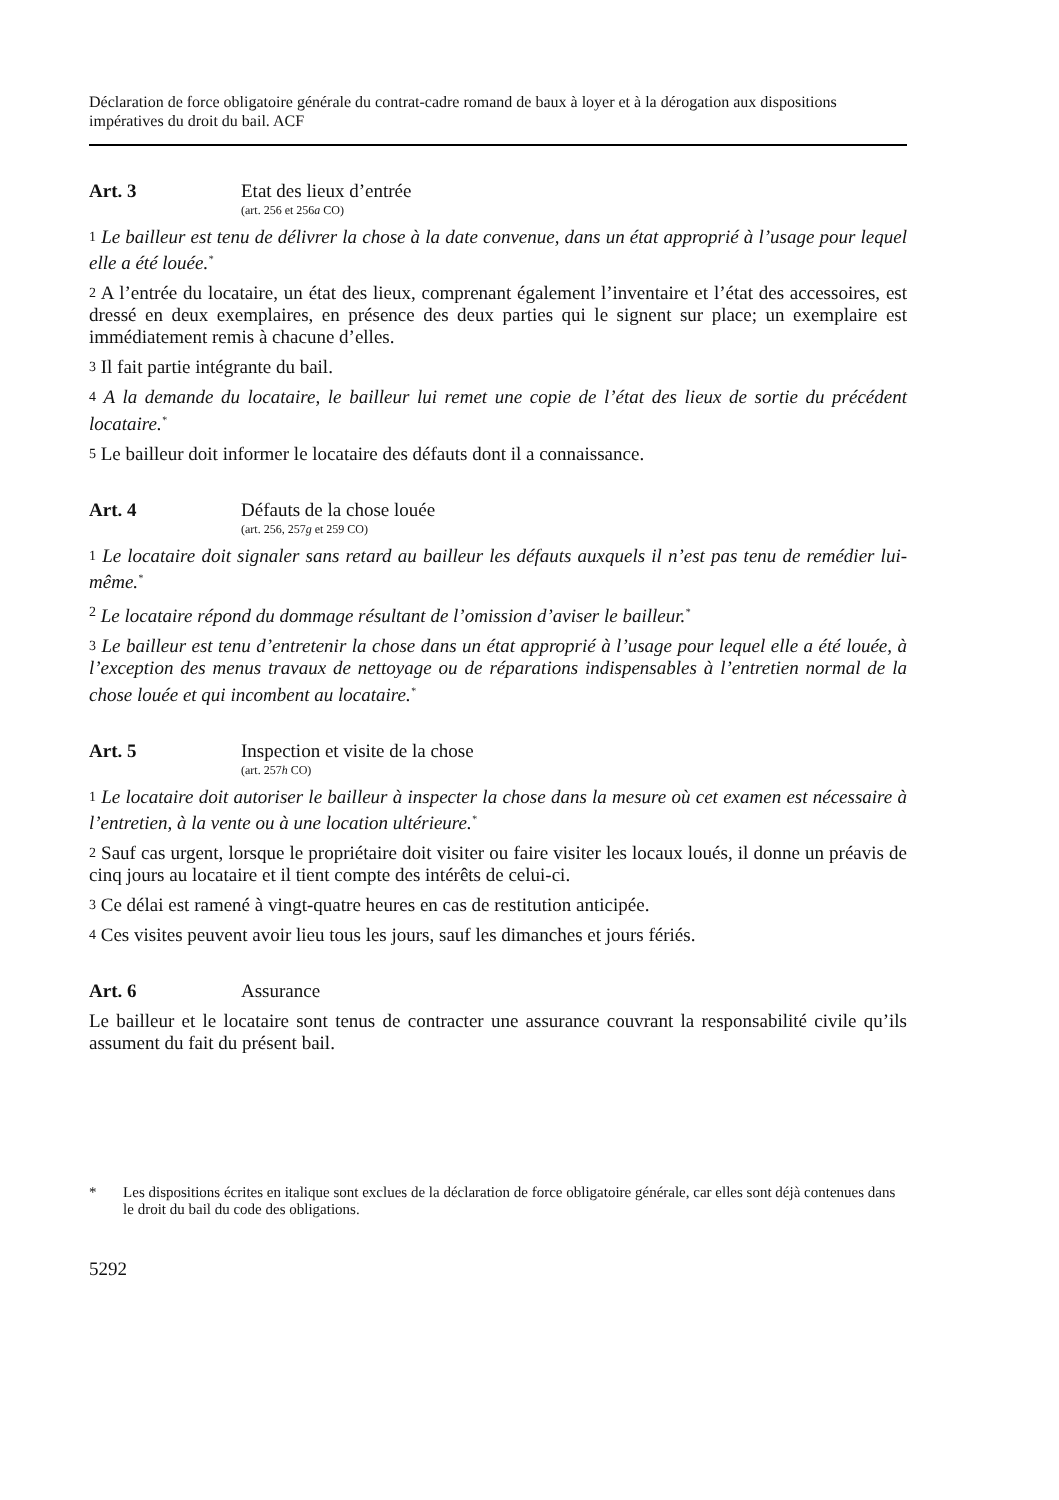Déclaration de force obligatoire générale du contrat-cadre romand de baux à loyer et à la dérogation aux dispositions impératives du droit du bail. ACF
Art. 3 Etat des lieux d’entrée
(art. 256 et 256a CO)
1 Le bailleur est tenu de délivrer la chose à la date convenue, dans un état approprié à l’usage pour lequel elle a été louée.<sup>*</sup>
2 A l’entrée du locataire, un état des lieux, comprenant également l’inventaire et l’état des accessoires, est dressé en deux exemplaires, en présence des deux parties qui le signent sur place; un exemplaire est immédiatement remis à chacune d’elles.
3 Il fait partie intégrante du bail.
4 A la demande du locataire, le bailleur lui remet une copie de l’état des lieux de sortie du précédent locataire.<sup>*</sup>
5 Le bailleur doit informer le locataire des défauts dont il a connaissance.
Art. 4 Défauts de la chose louée
(art. 256, 257g et 259 CO)
1 Le locataire doit signaler sans retard au bailleur les défauts auxquels il n’est pas tenu de remédier lui-même.<sup>*</sup>
2 Le locataire répond du dommage résultant de l’omission d’aviser le bailleur.<sup>*</sup>
3 Le bailleur est tenu d’entretenir la chose dans un état approprié à l’usage pour lequel elle a été louée, à l’exception des menus travaux de nettoyage ou de réparations indispensables à l’entretien normal de la chose louée et qui incombent au locataire.<sup>*</sup>
Art. 5 Inspection et visite de la chose
(art. 257h CO)
1 Le locataire doit autoriser le bailleur à inspecter la chose dans la mesure où cet examen est nécessaire à l’entretien, à la vente ou à une location ultérieure.<sup>*</sup>
2 Sauf cas urgent, lorsque le propriétaire doit visiter ou faire visiter les locaux loués, il donne un préavis de cinq jours au locataire et il tient compte des intérêts de celui-ci.
3 Ce délai est ramené à vingt-quatre heures en cas de restitution anticipée.
4 Ces visites peuvent avoir lieu tous les jours, sauf les dimanches et jours fériés.
Art. 6 Assurance
Le bailleur et le locataire sont tenus de contracter une assurance couvrant la responsabilité civile qu’ils assument du fait du présent bail.
* Les dispositions écrites en italique sont exclues de la déclaration de force obligatoire générale, car elles sont déjà contenues dans le droit du bail du code des obligations.
5292